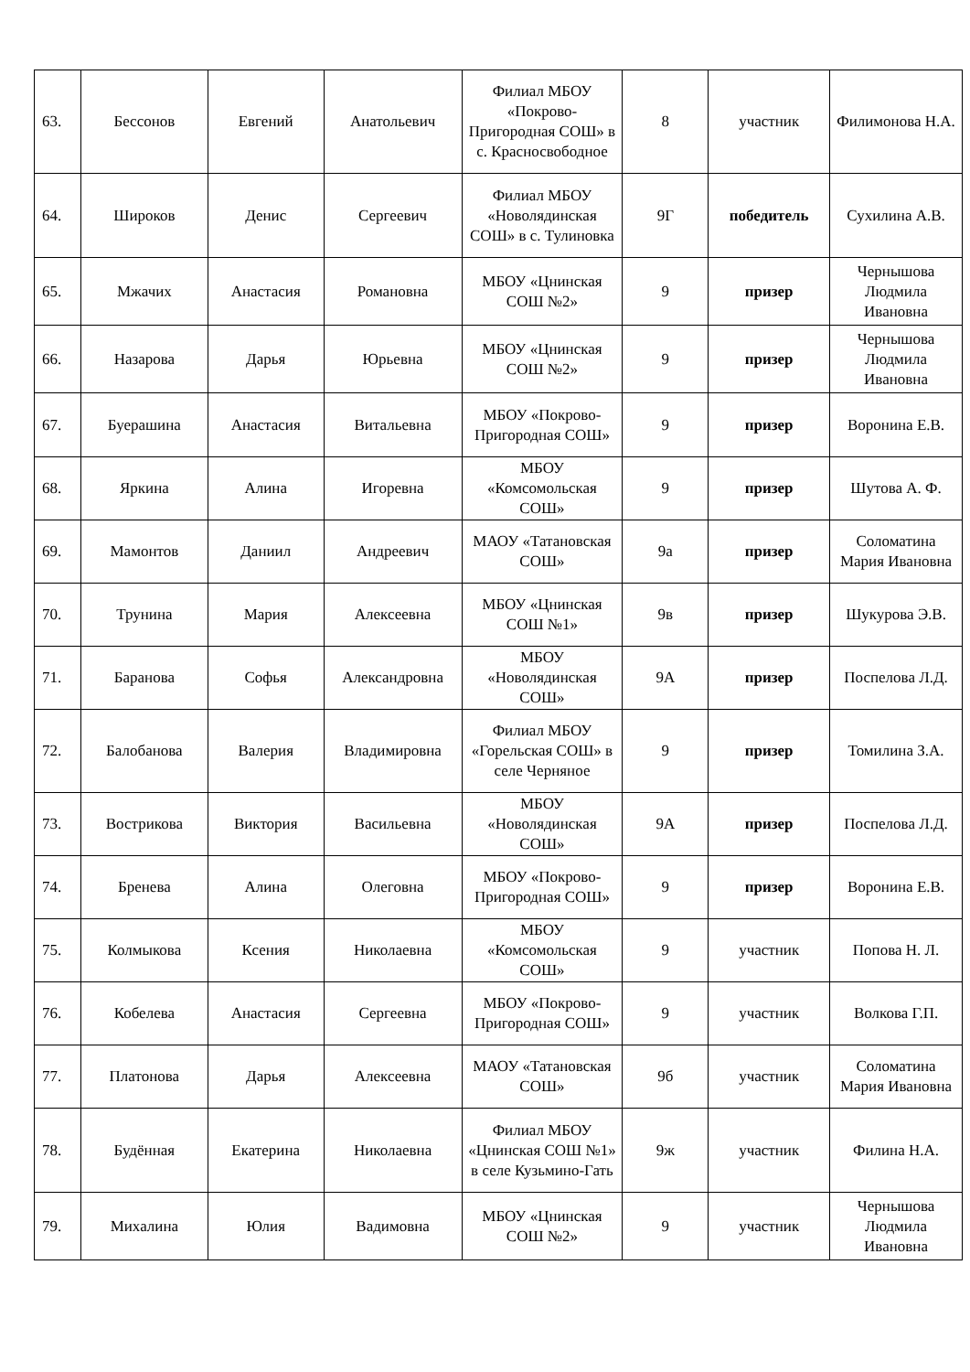| 63. | Бессонов | Евгений | Анатольевич | Филиал МБОУ «Покрово-Пригородная СОШ» в с. Красносвободное | 8 | участник | Филимонова Н.А. |
| 64. | Широков | Денис | Сергеевич | Филиал МБОУ «Новолядинская СОШ» в с. Тулиновка | 9Г | победитель | Сухилина А.В. |
| 65. | Мжачих | Анастасия | Романовна | МБОУ «Цнинская СОШ №2» | 9 | призер | Чернышова Людмила Ивановна |
| 66. | Назарова | Дарья | Юрьевна | МБОУ «Цнинская СОШ №2» | 9 | призер | Чернышова Людмила Ивановна |
| 67. | Буерашина | Анастасия | Витальевна | МБОУ «Покрово-Пригородная СОШ» | 9 | призер | Воронина Е.В. |
| 68. | Яркина | Алина | Игоревна | МБОУ «Комсомольская СОШ» | 9 | призер | Шутова А. Ф. |
| 69. | Мамонтов | Даниил | Андреевич | МАОУ «Татановская СОШ» | 9а | призер | Соломатина Мария Ивановна |
| 70. | Трунина | Мария | Алексеевна | МБОУ «Цнинская СОШ №1» | 9в | призер | Шукурова Э.В. |
| 71. | Баранова | Софья | Александровна | МБОУ «Новолядинская СОШ» | 9А | призер | Поспелова Л.Д. |
| 72. | Балобанова | Валерия | Владимировна | Филиал МБОУ «Горельская СОШ» в селе Черняное | 9 | призер | Томилина З.А. |
| 73. | Вострикова | Виктория | Васильевна | МБОУ «Новолядинская СОШ» | 9А | призер | Поспелова Л.Д. |
| 74. | Бренева | Алина | Олеговна | МБОУ «Покрово-Пригородная СОШ» | 9 | призер | Воронина Е.В. |
| 75. | Колмыкова | Ксения | Николаевна | МБОУ «Комсомольская СОШ» | 9 | участник | Попова Н. Л. |
| 76. | Кобелева | Анастасия | Сергеевна | МБОУ «Покрово-Пригородная СОШ» | 9 | участник | Волкова Г.П. |
| 77. | Платонова | Дарья | Алексеевна | МАОУ «Татановская СОШ» | 9б | участник | Соломатина Мария Ивановна |
| 78. | Будённая | Екатерина | Николаевна | Филиал МБОУ «Цнинская СОШ №1» в селе Кузьмино-Гать | 9ж | участник | Филина Н.А. |
| 79. | Михалина | Юлия | Вадимовна | МБОУ «Цнинская СОШ №2» | 9 | участник | Чернышова Людмила Ивановна |